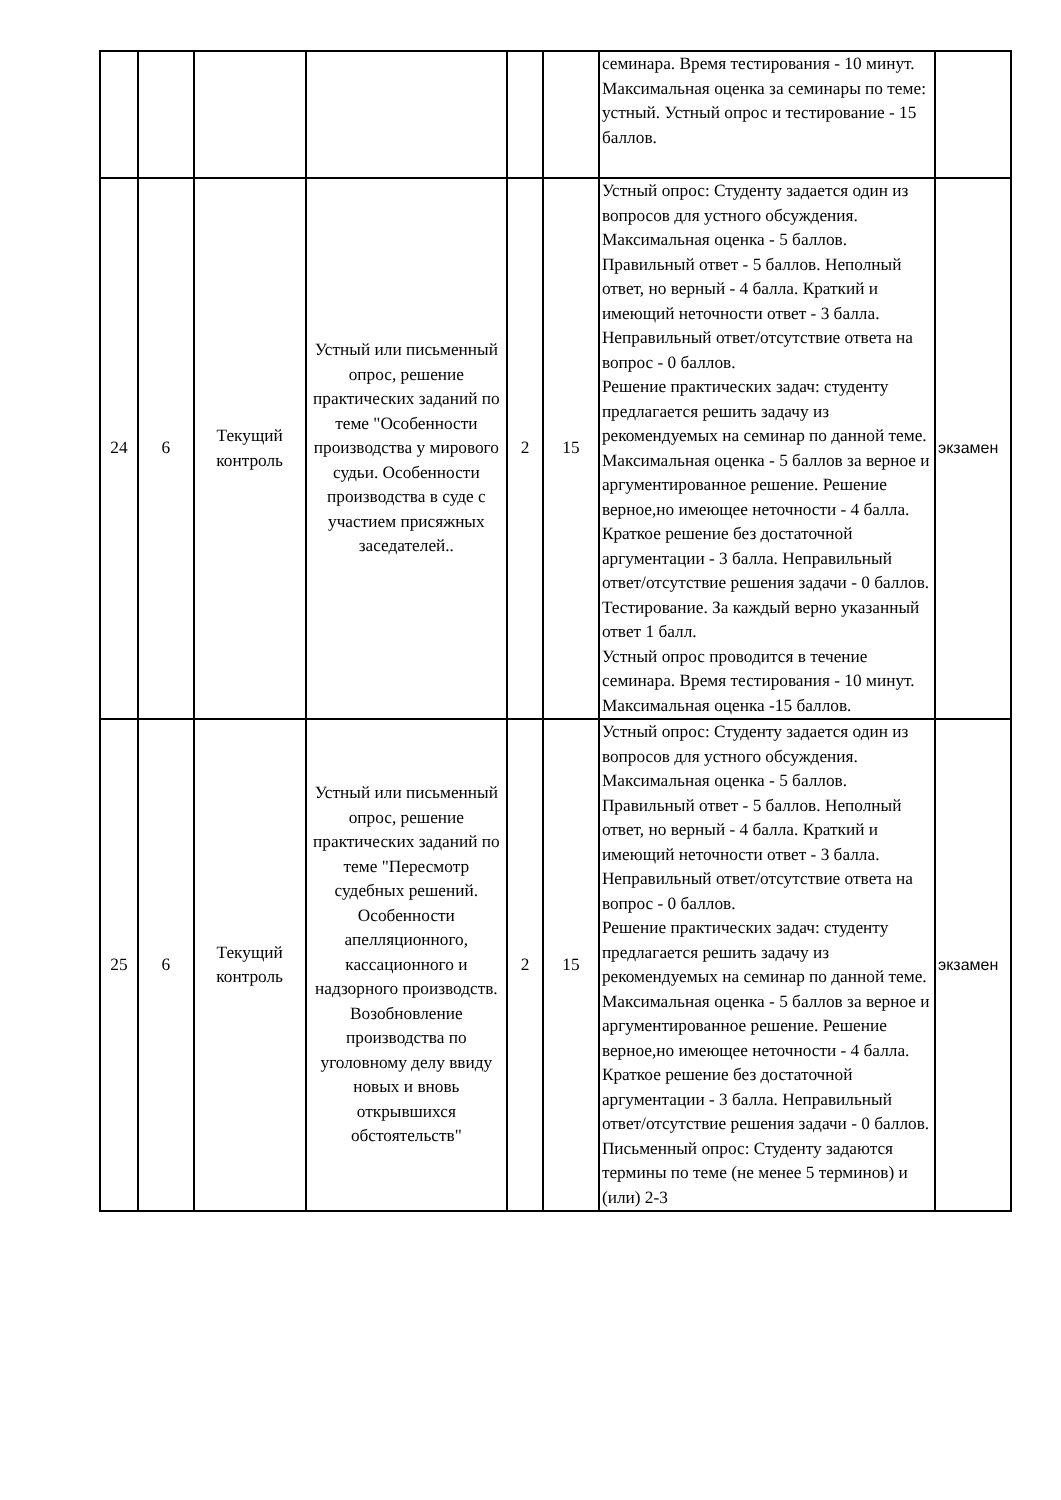| | | | | | | семинара. Время тестирования - 10 минут. Максимальная оценка за семинары по теме: устный. Устный опрос и тестирование - 15 баллов. | |
| 24 | 6 | Текущий контроль | Устный или письменный опрос, решение практических заданий по теме "Особенности производства у мирового судьи. Особенности производства в суде с участием присяжных заседателей.. | 2 | 15 | Устный опрос: Студенту задается один из вопросов для устного обсуждения. Максимальная оценка - 5 баллов. Правильный ответ - 5 баллов. Неполный ответ, но верный - 4 балла. Краткий и имеющий неточности ответ - 3 балла. Неправильный ответ/отсутствие ответа на вопрос - 0 баллов. Решение практических задач: студенту предлагается решить задачу из рекомендуемых на семинар по данной теме. Максимальная оценка - 5 баллов за верное и аргументированное решение. Решение верное,но имеющее неточности - 4 балла. Краткое решение без достаточной аргументации - 3 балла. Неправильный ответ/отсутствие решения задачи - 0 баллов. Тестирование. За каждый верно указанный ответ 1 балл. Устный опрос проводится в течение семинара. Время тестирования - 10 минут. Максимальная оценка -15 баллов. | экзамен |
| 25 | 6 | Текущий контроль | Устный или письменный опрос, решение практических заданий по теме "Пересмотр судебных решений. Особенности апелляционного, кассационного и надзорного производств. Возобновление производства по уголовному делу ввиду новых и вновь открывшихся обстоятельств" | 2 | 15 | Устный опрос: Студенту задается один из вопросов для устного обсуждения. Максимальная оценка - 5 баллов. Правильный ответ - 5 баллов. Неполный ответ, но верный - 4 балла. Краткий и имеющий неточности ответ - 3 балла. Неправильный ответ/отсутствие ответа на вопрос - 0 баллов. Решение практических задач: студенту предлагается решить задачу из рекомендуемых на семинар по данной теме. Максимальная оценка - 5 баллов за верное и аргументированное решение. Решение верное,но имеющее неточности - 4 балла. Краткое решение без достаточной аргументации - 3 балла. Неправильный ответ/отсутствие решения задачи - 0 баллов. Письменный опрос: Студенту задаются термины по теме (не менее 5 терминов) и (или) 2-3 | экзамен |